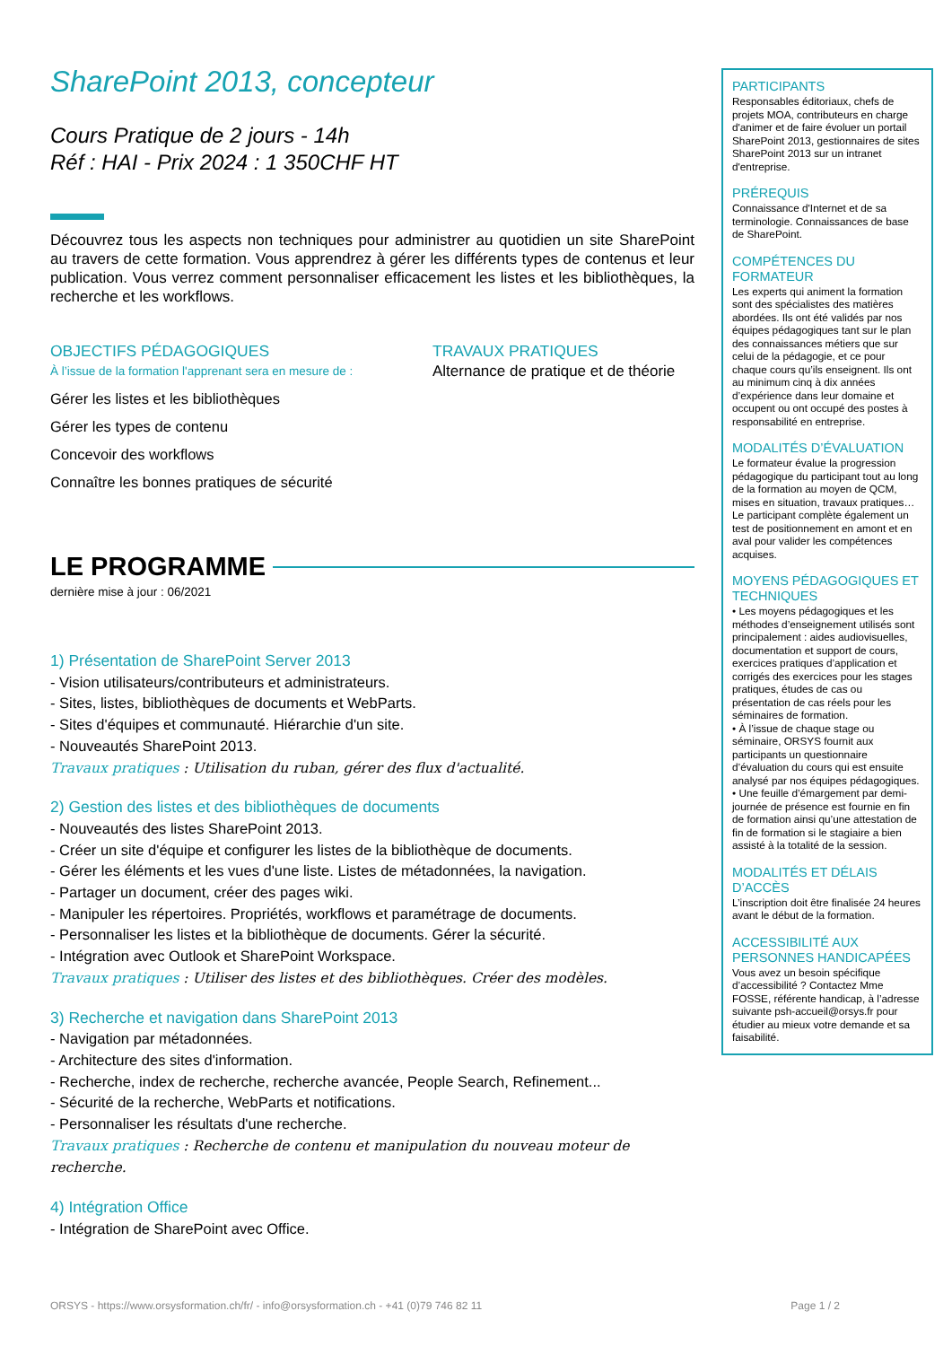SharePoint 2013, concepteur
Cours Pratique de 2 jours - 14h
Réf : HAI - Prix 2024 : 1 350CHF HT
Découvrez tous les aspects non techniques pour administrer au quotidien un site SharePoint au travers de cette formation. Vous apprendrez à gérer les différents types de contenus et leur publication. Vous verrez comment personnaliser efficacement les listes et les bibliothèques, la recherche et les workflows.
OBJECTIFS PÉDAGOGIQUES
À l’issue de la formation l'apprenant sera en mesure de :
Gérer les listes et les bibliothèques
Gérer les types de contenu
Concevoir des workflows
Connaître les bonnes pratiques de sécurité
TRAVAUX PRATIQUES
Alternance de pratique et de théorie
LE PROGRAMME
dernière mise à jour : 06/2021
1) Présentation de SharePoint Server 2013
- Vision utilisateurs/contributeurs et administrateurs.
- Sites, listes, bibliothèques de documents et WebParts.
- Sites d'équipes et communauté. Hiérarchie d'un site.
- Nouveautés SharePoint 2013.
Travaux pratiques : Utilisation du ruban, gérer des flux d'actualité.
2) Gestion des listes et des bibliothèques de documents
- Nouveautés des listes SharePoint 2013.
- Créer un site d'équipe et configurer les listes de la bibliothèque de documents.
- Gérer les éléments et les vues d'une liste. Listes de métadonnées, la navigation.
- Partager un document, créer des pages wiki.
- Manipuler les répertoires. Propriétés, workflows et paramétrage de documents.
- Personnaliser les listes et la bibliothèque de documents. Gérer la sécurité.
- Intégration avec Outlook et SharePoint Workspace.
Travaux pratiques : Utiliser des listes et des bibliothèques. Créer des modèles.
3) Recherche et navigation dans SharePoint 2013
- Navigation par métadonnées.
- Architecture des sites d'information.
- Recherche, index de recherche, recherche avancée, People Search, Refinement...
- Sécurité de la recherche, WebParts et notifications.
- Personnaliser les résultats d'une recherche.
Travaux pratiques : Recherche de contenu et manipulation du nouveau moteur de recherche.
4) Intégration Office
- Intégration de SharePoint avec Office.
PARTICIPANTS
Responsables éditoriaux, chefs de projets MOA, contributeurs en charge d'animer et de faire évoluer un portail SharePoint 2013, gestionnaires de sites SharePoint 2013 sur un intranet d'entreprise.
PRÉREQUIS
Connaissance d'Internet et de sa terminologie. Connaissances de base de SharePoint.
COMPÉTENCES DU FORMATEUR
Les experts qui animent la formation sont des spécialistes des matières abordées. Ils ont été validés par nos équipes pédagogiques tant sur le plan des connaissances métiers que sur celui de la pédagogie, et ce pour chaque cours qu’ils enseignent. Ils ont au minimum cinq à dix années d’expérience dans leur domaine et occupent ou ont occupé des postes à responsabilité en entreprise.
MODALITÉS D’ÉVALUATION
Le formateur évalue la progression pédagogique du participant tout au long de la formation au moyen de QCM, mises en situation, travaux pratiques…
Le participant complète également un test de positionnement en amont et en aval pour valider les compétences acquises.
MOYENS PÉDAGOGIQUES ET TECHNIQUES
• Les moyens pédagogiques et les méthodes d’enseignement utilisés sont principalement : aides audiovisuelles, documentation et support de cours, exercices pratiques d’application et corrigés des exercices pour les stages pratiques, études de cas ou présentation de cas réels pour les séminaires de formation.
• À l’issue de chaque stage ou séminaire, ORSYS fournit aux participants un questionnaire d’évaluation du cours qui est ensuite analysé par nos équipes pédagogiques.
• Une feuille d’émargement par demi-journée de présence est fournie en fin de formation ainsi qu’une attestation de fin de formation si le stagiaire a bien assisté à la totalité de la session.
MODALITÉS ET DÉLAIS D’ACCÈS
L’inscription doit être finalisée 24 heures avant le début de la formation.
ACCESSIBILITÉ AUX PERSONNES HANDICAPÉES
Vous avez un besoin spécifique d’accessibilité ? Contactez Mme FOSSE, référente handicap, à l’adresse suivante psh-accueil@orsys.fr pour étudier au mieux votre demande et sa faisabilité.
ORSYS - https://www.orsysformation.ch/fr/ - info@orsysformation.ch - +41 (0)79 746 82 11 Page 1 / 2